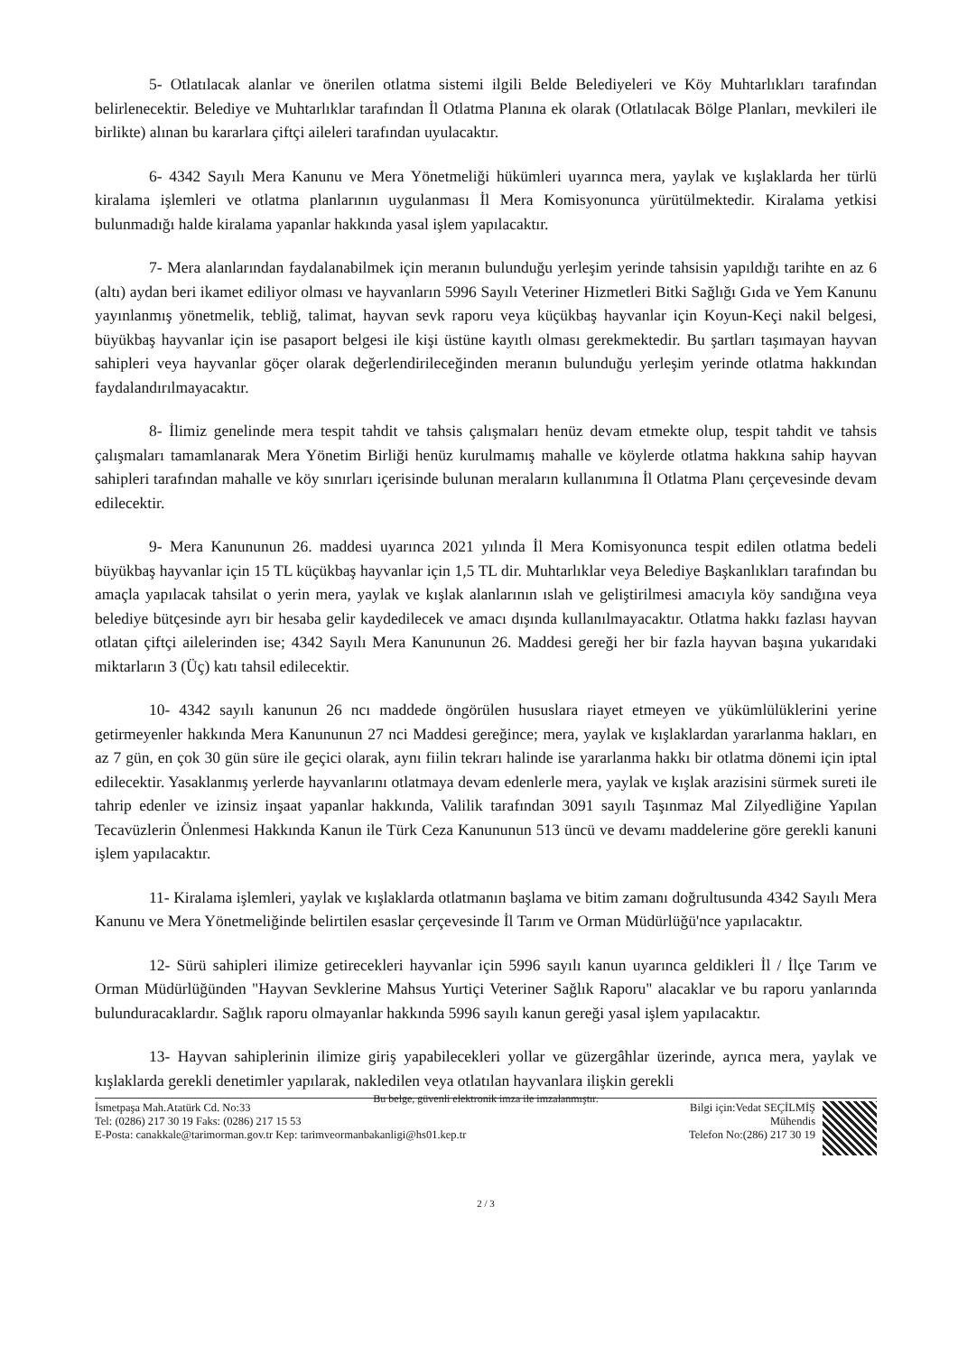5- Otlatılacak alanlar ve önerilen otlatma sistemi ilgili Belde Belediyeleri ve Köy Muhtarlıkları tarafından belirlenecektir. Belediye ve Muhtarlıklar tarafından İl Otlatma Planına ek olarak (Otlatılacak Bölge Planları, mevkileri ile birlikte) alınan bu kararlara çiftçi aileleri tarafından uyulacaktır.
6- 4342 Sayılı Mera Kanunu ve Mera Yönetmeliği hükümleri uyarınca mera, yaylak ve kışlaklarda her türlü kiralama işlemleri ve otlatma planlarının uygulanması İl Mera Komisyonunca yürütülmektedir. Kiralama yetkisi bulunmadığı halde kiralama yapanlar hakkında yasal işlem yapılacaktır.
7- Mera alanlarından faydalanabilmek için meranın bulunduğu yerleşim yerinde tahsisin yapıldığı tarihte en az 6 (altı) aydan beri ikamet ediliyor olması ve hayvanların 5996 Sayılı Veteriner Hizmetleri Bitki Sağlığı Gıda ve Yem Kanunu yayınlanmış yönetmelik, tebliğ, talimat, hayvan sevk raporu veya küçükbaş hayvanlar için Koyun-Keçi nakil belgesi, büyükbaş hayvanlar için ise pasaport belgesi ile kişi üstüne kayıtlı olması gerekmektedir. Bu şartları taşımayan hayvan sahipleri veya hayvanlar göçer olarak değerlendirileceğinden meranın bulunduğu yerleşim yerinde otlatma hakkından faydalandırılmayacaktır.
8- İlimiz genelinde mera tespit tahdit ve tahsis çalışmaları henüz devam etmekte olup, tespit tahdit ve tahsis çalışmaları tamamlanarak Mera Yönetim Birliği henüz kurulmamış mahalle ve köylerde otlatma hakkına sahip hayvan sahipleri tarafından mahalle ve köy sınırları içerisinde bulunan meraların kullanımına İl Otlatma Planı çerçevesinde devam edilecektir.
9- Mera Kanununun 26. maddesi uyarınca 2021 yılında İl Mera Komisyonunca tespit edilen otlatma bedeli büyükbaş hayvanlar için 15 TL küçükbaş hayvanlar için 1,5 TL dir. Muhtarlıklar veya Belediye Başkanlıkları tarafından bu amaçla yapılacak tahsilat o yerin mera, yaylak ve kışlak alanlarının ıslah ve geliştirilmesi amacıyla köy sandığına veya belediye bütçesinde ayrı bir hesaba gelir kaydedilecek ve amacı dışında kullanılmayacaktır. Otlatma hakkı fazlası hayvan otlatan çiftçi ailelerinden ise; 4342 Sayılı Mera Kanununun 26. Maddesi gereği her bir fazla hayvan başına yukarıdaki miktarların 3 (Üç) katı tahsil edilecektir.
10- 4342 sayılı kanunun 26 ncı maddede öngörülen hususlara riayet etmeyen ve yükümlülüklerini yerine getirmeyenler hakkında Mera Kanununun 27 nci Maddesi gereğince; mera, yaylak ve kışlaklardan yararlanma hakları, en az 7 gün, en çok 30 gün süre ile geçici olarak, aynı fiilin tekrarı halinde ise yararlanma hakkı bir otlatma dönemi için iptal edilecektir. Yasaklanmış yerlerde hayvanlarını otlatmaya devam edenlerle mera, yaylak ve kışlak arazisini sürmek sureti ile tahrip edenler ve izinsiz inşaat yapanlar hakkında, Valilik tarafından 3091 sayılı Taşınmaz Mal Zilyedliğine Yapılan Tecavüzlerin Önlenmesi Hakkında Kanun ile Türk Ceza Kanununun 513 üncü ve devamı maddelerine göre gerekli kanuni işlem yapılacaktır.
11- Kiralama işlemleri, yaylak ve kışlaklarda otlatmanın başlama ve bitim zamanı doğrultusunda 4342 Sayılı Mera Kanunu ve Mera Yönetmeliğinde belirtilen esaslar çerçevesinde İl Tarım ve Orman Müdürlüğü'nce yapılacaktır.
12- Sürü sahipleri ilimize getirecekleri hayvanlar için 5996 sayılı kanun uyarınca geldikleri İl / İlçe Tarım ve Orman Müdürlüğünden "Hayvan Sevklerine Mahsus Yurtiçi Veteriner Sağlık Raporu" alacaklar ve bu raporu yanlarında bulunduracaklardır. Sağlık raporu olmayanlar hakkında 5996 sayılı kanun gereği yasal işlem yapılacaktır.
13- Hayvan sahiplerinin ilimize giriş yapabilecekleri yollar ve güzergâhlar üzerinde, ayrıca mera, yaylak ve kışlaklarda gerekli denetimler yapılarak, nakledilen veya otlatılan hayvanlara ilişkin gerekli
Bu belge, güvenli elektronik imza ile imzalanmıştır.
İsmetpaşa Mah.Atatürk Cd. No:33
Tel: (0286) 217 30 19 Faks: (0286) 217 15 53
E-Posta: canakkale@tarimorman.gov.tr Kep: tarimveormanbakanligi@hs01.kep.tr
Bilgi için:Vedat SEÇİLMİŞ
Mühendis
Telefon No:(286) 217 30 19
2 / 3